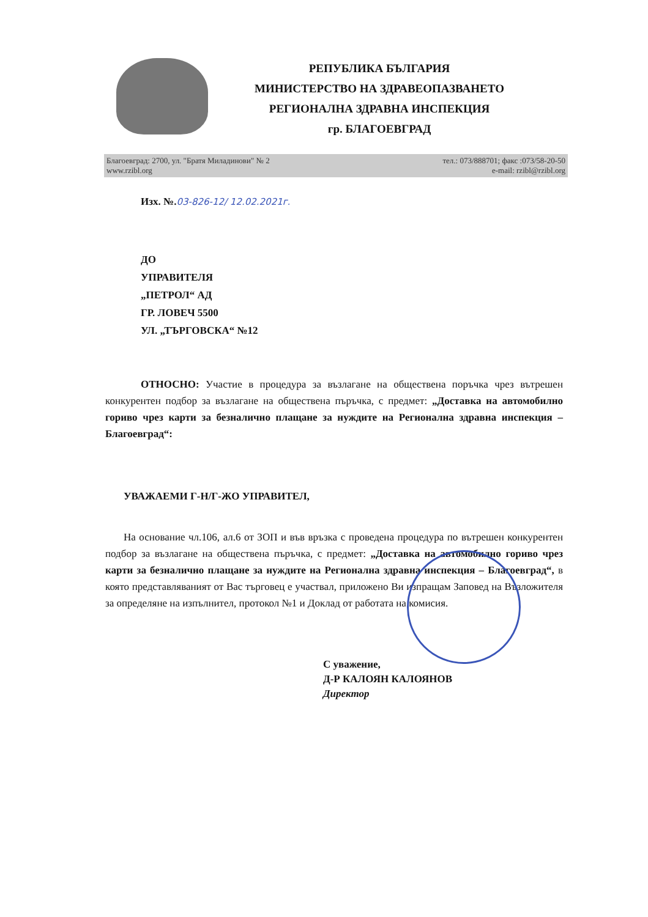РЕПУБЛИКА БЪЛГАРИЯ
МИНИСТЕРСТВО НА ЗДРАВЕОПАЗВАНЕТО
РЕГИОНАЛНА ЗДРАВНА ИНСПЕКЦИЯ
гр. БЛАГОЕВГРАД
Благоевград: 2700, ул. "Братя Миладинови" № 2
www.rzibl.org
тел.: 073/888701; факс :073/58-20-50
e-mail: rzibl@rzibl.org
Изх. №.03-826-12/ 12.02.2021г.
ДО
УПРАВИТЕЛЯ
„ПЕТРОЛ“ АД
ГР. ЛОВЕЧ 5500
УЛ. „ТЪРГОВСКА“ №12
ОТНОСНО: Участие в процедура за възлагане на обществена поръчка чрез вътрешен конкурентен подбор за възлагане на обществена пъръчка, с предмет: „Доставка на автомобилно гориво чрез карти за безналично плащане за нуждите на Регионална здравна инспекция – Благоевград“:
УВАЖАЕМИ Г-Н/Г-ЖО УПРАВИТЕЛ,
На основание чл.106, ал.6 от ЗОП и във връзка с проведена процедура по вътрешен конкурентен подбор за възлагане на обществена пъръчка, с предмет: „Доставка на автомобилно гориво чрез карти за безналично плащане за нуждите на Регионална здравна инспекция – Благоевград“, в която представляваният от Вас търговец е участвал, приложено Ви изпращам Заповед на Възложителя за определяне на изпълнител, протокол №1 и Доклад от работата на комисия.
С уважение,
Д-Р КАЛОЯН КАЛОЯНОВ
Директор